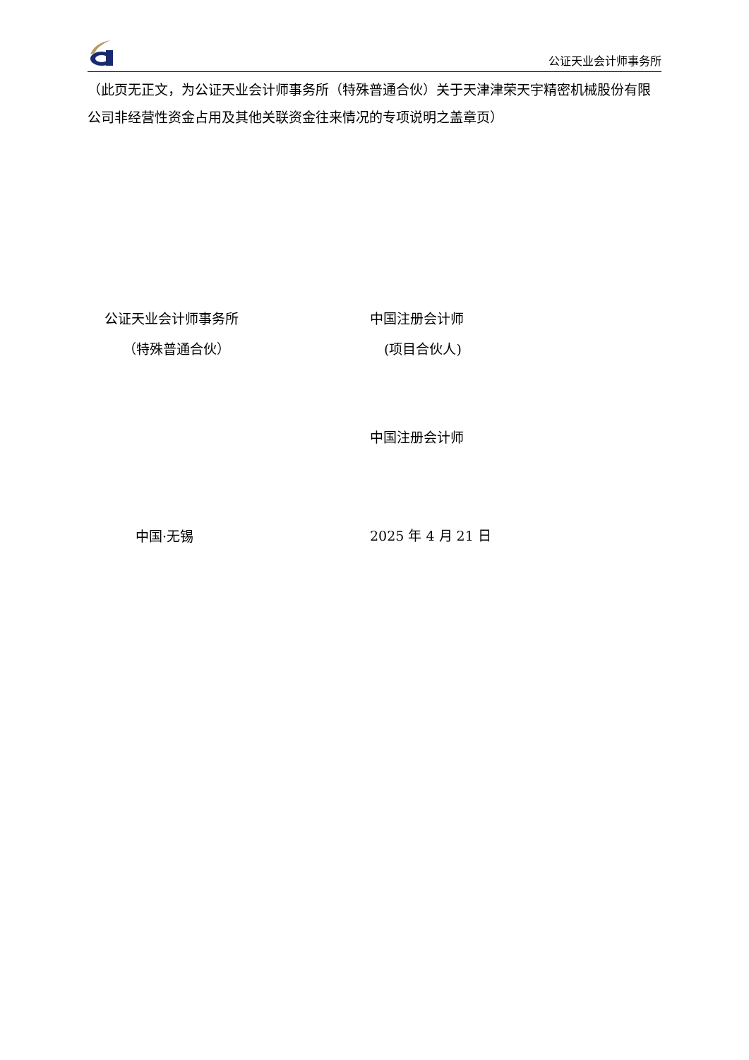公证天业会计师事务所
（此页无正文，为公证天业会计师事务所（特殊普通合伙）关于天津津荣天宇精密机械股份有限公司非经营性资金占用及其他关联资金往来情况的专项说明之盖章页）
公证天业会计师事务所
（特殊普通合伙）
中国·无锡
中国注册会计师
(项目合伙人)
中国注册会计师
2025 年 4 月 21 日